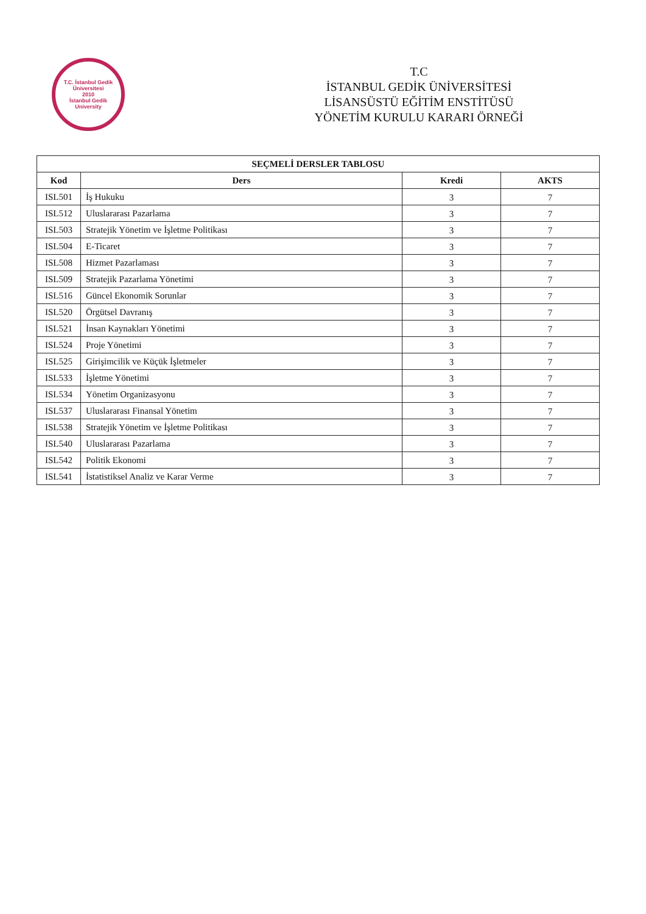T.C. İstanbul Gedik Üniversitesi
2010
İstanbul Gedik University
T.C
İSTANBUL GEDİK ÜNİVERSİTESİ
LİSANSÜSTÜ EĞİTİM ENSTİTÜSÜ
YÖNETİM KURULU KARARI ÖRNEĞİ
| SEÇMELİ DERSLER TABLOSU | | | |
| --- | --- | --- | --- |
| Kod | Ders | Kredi | AKTS |
| ISL501 | İş Hukuku | 3 | 7 |
| ISL512 | Uluslararası Pazarlama | 3 | 7 |
| ISL503 | Stratejik Yönetim ve İşletme Politikası | 3 | 7 |
| ISL504 | E-Ticaret | 3 | 7 |
| ISL508 | Hizmet Pazarlaması | 3 | 7 |
| ISL509 | Stratejik Pazarlama Yönetimi | 3 | 7 |
| ISL516 | Güncel Ekonomik Sorunlar | 3 | 7 |
| ISL520 | Örgütsel Davranış | 3 | 7 |
| ISL521 | İnsan Kaynakları Yönetimi | 3 | 7 |
| ISL524 | Proje Yönetimi | 3 | 7 |
| ISL525 | Girişimcilik ve Küçük İşletmeler | 3 | 7 |
| ISL533 | İşletme Yönetimi | 3 | 7 |
| ISL534 | Yönetim Organizasyonu | 3 | 7 |
| ISL537 | Uluslararası Finansal Yönetim | 3 | 7 |
| ISL538 | Stratejik Yönetim ve İşletme Politikası | 3 | 7 |
| ISL540 | Uluslararası Pazarlama | 3 | 7 |
| ISL542 | Politik Ekonomi | 3 | 7 |
| ISL541 | İstatistiksel Analiz ve Karar Verme | 3 | 7 |